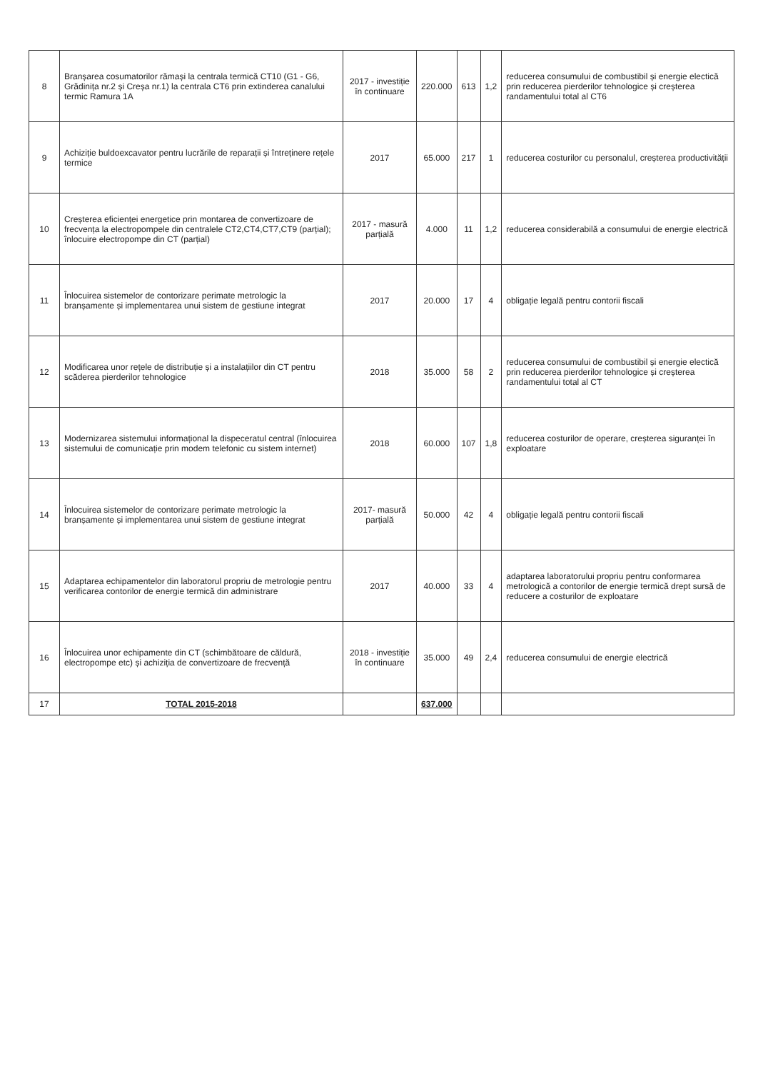| 8 | Branșarea cosumatorilor rămași la centrala termică CT10 (G1 - G6, Grădinița nr.2 și Creșa nr.1) la centrala CT6 prin extinderea canalului termic Ramura 1A | 2017 - investiție în continuare | 220.000 | 613 | 1,2 | reducerea consumului de combustibil și energie electică prin reducerea pierderilor tehnologice și creșterea randamentului total al CT6 |
| 9 | Achiziție buldoexcavator pentru lucrările de reparații și întreținere rețele termice | 2017 | 65.000 | 217 | 1 | reducerea costurilor cu personalul, creșterea productivității |
| 10 | Creșterea eficienței energetice prin montarea de convertizoare de frecvența la electropompele din centralele CT2,CT4,CT7,CT9 (parțial); înlocuire electropompe din CT (parțial) | 2017 - masură parțială | 4.000 | 11 | 1,2 | reducerea considerabilă a consumului de energie electrică |
| 11 | Înlocuirea sistemelor de contorizare perimate metrologic la branșamente și implementarea unui sistem de gestiune integrat | 2017 | 20.000 | 17 | 4 | obligație legală pentru contorii fiscali |
| 12 | Modificarea unor rețele de distribuție și a instalațiilor din CT pentru scăderea pierderilor tehnologice | 2018 | 35.000 | 58 | 2 | reducerea consumului de combustibil și energie electică prin reducerea pierderilor tehnologice și creșterea randamentului total al CT |
| 13 | Modernizarea sistemului informațional la dispeceratul central (înlocuirea sistemului de comunicație prin modem telefonic cu sistem internet) | 2018 | 60.000 | 107 | 1,8 | reducerea costurilor de operare, creșterea siguranței în exploatare |
| 14 | Înlocuirea sistemelor de contorizare perimate metrologic la branșamente și implementarea unui sistem de gestiune integrat | 2017- masură parțială | 50.000 | 42 | 4 | obligație legală pentru contorii fiscali |
| 15 | Adaptarea echipamentelor din laboratorul propriu de metrologie pentru verificarea contorilor de energie termică din administrare | 2017 | 40.000 | 33 | 4 | adaptarea laboratorului propriu pentru conformarea metrologică a contorilor de energie termică drept sursă de reducere a costurilor de exploatare |
| 16 | Înlocuirea unor echipamente din CT (schimbătoare de căldură, electropompe etc) și achiziția de convertizoare de frecvență | 2018 - investiție în continuare | 35.000 | 49 | 2,4 | reducerea consumului de energie electrică |
| 17 | TOTAL 2015-2018 | | 637.000 | | | |